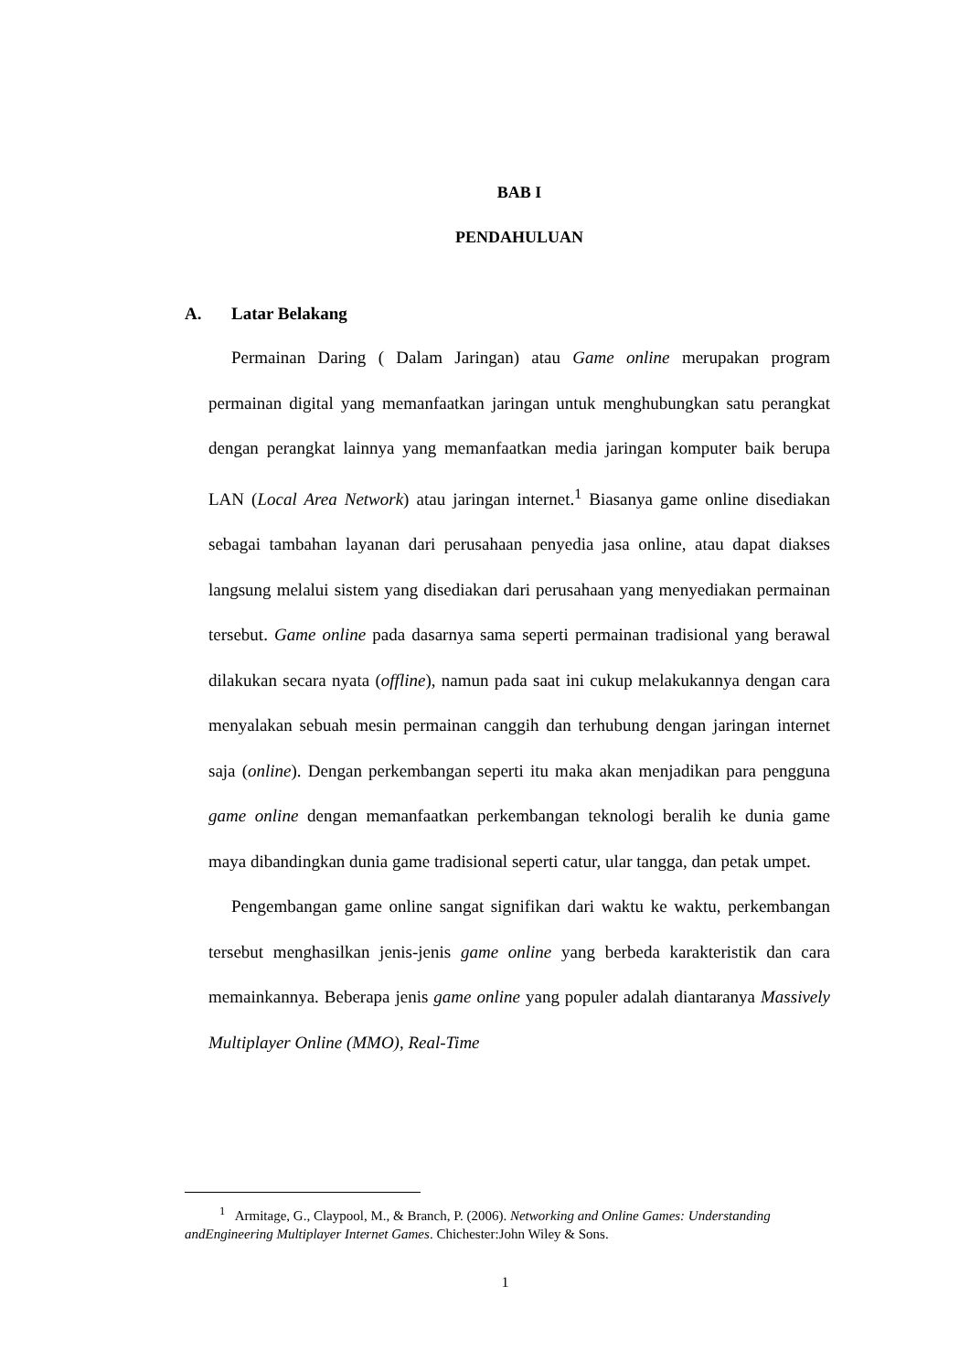BAB I
PENDAHULUAN
A. Latar Belakang
Permainan Daring ( Dalam Jaringan) atau Game online merupakan program permainan digital yang memanfaatkan jaringan untuk menghubungkan satu perangkat dengan perangkat lainnya yang memanfaatkan media jaringan komputer baik berupa LAN (Local Area Network) atau jaringan internet.<sup>1</sup> Biasanya game online disediakan sebagai tambahan layanan dari perusahaan penyedia jasa online, atau dapat diakses langsung melalui sistem yang disediakan dari perusahaan yang menyediakan permainan tersebut. Game online pada dasarnya sama seperti permainan tradisional yang berawal dilakukan secara nyata (offline), namun pada saat ini cukup melakukannya dengan cara menyalakan sebuah mesin permainan canggih dan terhubung dengan jaringan internet saja (online). Dengan perkembangan seperti itu maka akan menjadikan para pengguna game online dengan memanfaatkan perkembangan teknologi beralih ke dunia game maya dibandingkan dunia game tradisional seperti catur, ular tangga, dan petak umpet.
Pengembangan game online sangat signifikan dari waktu ke waktu, perkembangan tersebut menghasilkan jenis-jenis game online yang berbeda karakteristik dan cara memainkannya. Beberapa jenis game online yang populer adalah diantaranya Massively Multiplayer Online (MMO), Real-Time
<sup>1</sup> Armitage, G., Claypool, M., & Branch, P. (2006). Networking and Online Games: Understanding andEngineering Multiplayer Internet Games. Chichester:John Wiley & Sons.
1